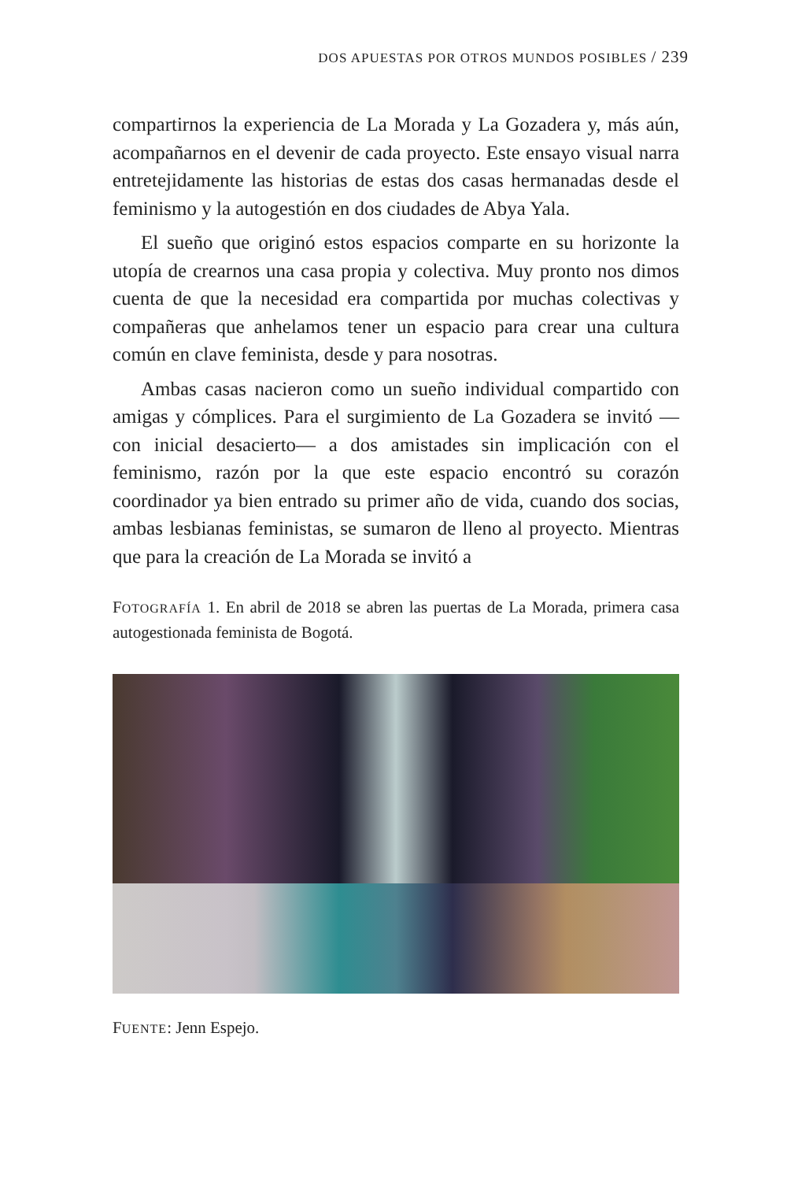DOS APUESTAS POR OTROS MUNDOS POSIBLES / 239
compartirnos la experiencia de La Morada y La Gozadera y, más aún, acompañarnos en el devenir de cada proyecto. Este ensayo visual narra entretejidamente las historias de estas dos casas hermanadas desde el feminismo y la autogestión en dos ciudades de Abya Yala.
El sueño que originó estos espacios comparte en su horizonte la utopía de crearnos una casa propia y colectiva. Muy pronto nos dimos cuenta de que la necesidad era compartida por muchas colectivas y compañeras que anhelamos tener un espacio para crear una cultura común en clave feminista, desde y para nosotras.
Ambas casas nacieron como un sueño individual compartido con amigas y cómplices. Para el surgimiento de La Gozadera se invitó —con inicial desacierto— a dos amistades sin implicación con el feminismo, razón por la que este espacio encontró su corazón coordinador ya bien entrado su primer año de vida, cuando dos socias, ambas lesbianas feministas, se sumaron de lleno al proyecto. Mientras que para la creación de La Morada se invitó a
FOTOGRAFÍA 1. En abril de 2018 se abren las puertas de La Morada, primera casa autogestionada feminista de Bogotá.
FUENTE: Jenn Espejo.